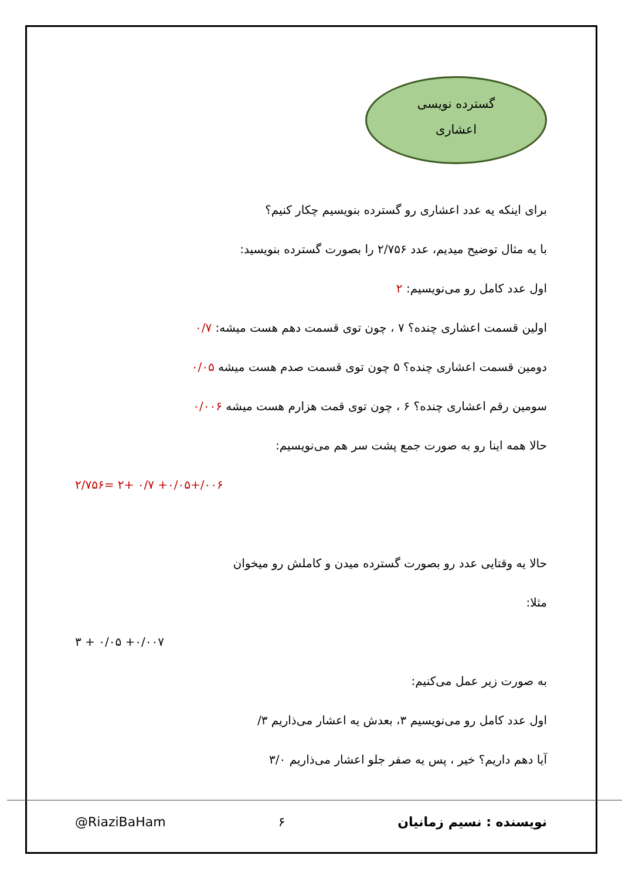گسترده نویسی
اعشاری
برای اینکه یه عدد اعشاری رو گسترده بنویسیم چکار کنیم؟
با یه مثال توضیح میدیم، عدد ۲/۷۵۶ را بصورت گسترده بنویسید:
اول عدد کامل رو می‌نویسیم: ۲
اولین قسمت اعشاری چنده؟ ۷ ، چون توی قسمت دهم هست میشه: ۰/۷
دومین قسمت اعشاری چنده؟ ۵ چون توی قسمت صدم هست میشه ۰/۰۵
سومین رقم اعشاری چنده؟ ۶ ، چون توی قمت هزارم هست میشه ۰/۰۰۶
حالا همه اینا رو به صورت جمع پشت سر هم می‌نویسیم:
۲/۷۵۶= ۲+ ۰/۷ +۰/۰۵+/۰۰۶
حالا یه وقتایی عدد رو بصورت گسترده میدن و کاملش رو میخوان
مثلا:
۳ + ۰/۰۵ +۰/۰۰۷
به صورت زیر عمل می‌کنیم:
اول عدد کامل رو می‌نویسیم ۳، بعدش یه اعشار می‌ذاریم ۳/
آیا دهم داریم؟ خیر ، پس یه صفر جلو اعشار می‌ذاریم ۳/۰
نویسنده : نسیم زمانیان ۶ @RiaziBaHam